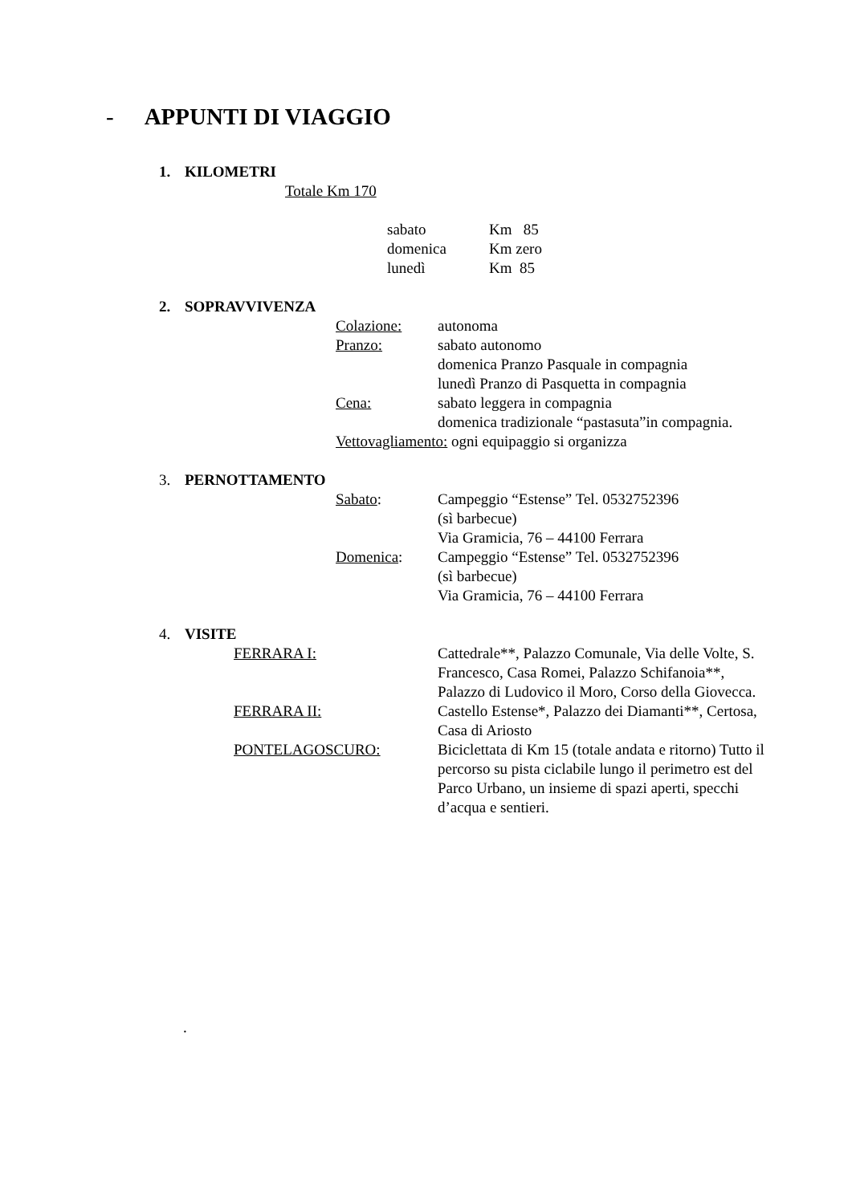- APPUNTI DI VIAGGIO
1. KILOMETRI
Totale Km 170
sabato Km 85
domenica Km zero
lunedì Km 85
2. SOPRAVVIVENZA
Colazione: autonoma
Pranzo: sabato autonomo
domenica Pranzo Pasquale in compagnia
lunedì Pranzo di Pasquetta in compagnia
Cena: sabato leggera in compagnia
domenica tradizionale “pastasuta”in compagnia.
Vettovagliamento: ogni equipaggio si organizza
3. PERNOTTAMENTO
Sabato: Campeggio “Estense” Tel. 0532752396
(sì barbecue)
Via Gramicia, 76 – 44100 Ferrara
Domenica: Campeggio “Estense” Tel. 0532752396
(sì barbecue)
Via Gramicia, 76 – 44100 Ferrara
4. VISITE
FERRARA I: Cattedrale**, Palazzo Comunale, Via delle Volte, S. Francesco, Casa Romei, Palazzo Schifanoia**, Palazzo di Ludovico il Moro, Corso della Giovecca.
FERRARA II: Castello Estense*, Palazzo dei Diamanti**, Certosa, Casa di Ariosto
PONTELAGOSCURO: Biciclettata di Km 15 (totale andata e ritorno) Tutto il percorso su pista ciclabile lungo il perimetro est del Parco Urbano, un insieme di spazi aperti, specchi d’acqua e sentieri.
.